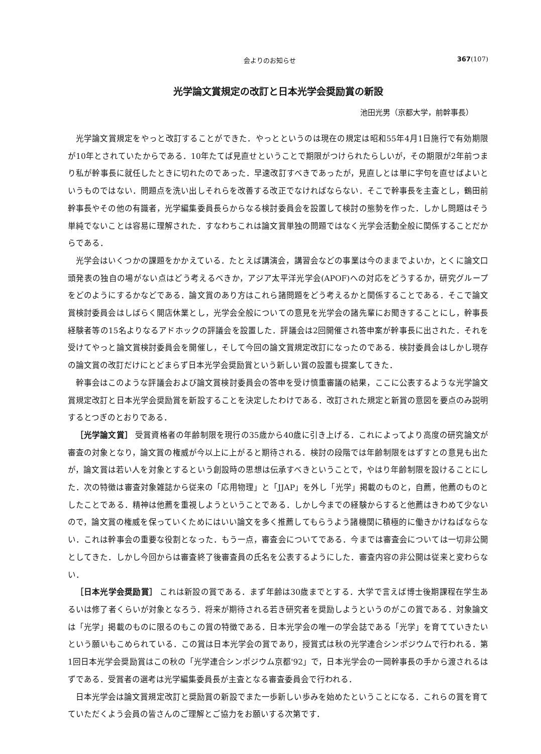会よりのお知らせ 367(107)
光学論文賞規定の改訂と日本光学会奨励賞の新設
池田光男（京都大学，前幹事長）
光学論文賞規定をやっと改訂することができた．やっとというのは現在の規定は昭和55年4月1日施行で有効期限が10年とされていたからである．10年たてば見直せということで期限がつけられたらしいが，その期限が2年前つまり私が幹事長に就任したときに切れたのであった．早速改訂すべきであったが，見直しとは単に字句を直せばよいというものではない．問題点を洗い出しそれらを改善する改正でなければならない．そこで幹事長を主査とし，鶴田前幹事長やその他の有識者，光学編集委員長らからなる検討委員会を設置して検討の態勢を作った．しかし問題はそう単純でないことは容易に理解された．すなわちこれは論文賞単独の問題ではなく光学会活動全般に関係することだからである．
光学会はいくつかの課題をかかえている．たとえば講演会，講習会などの事業は今のままでよいか，とくに論文口頭発表の独自の場がない点はどう考えるべきか，アジア太平洋光学会(APOF)への対応をどうするか，研究グループをどのようにするかなどである．論文賞のあり方はこれら諸問題をどう考えるかと関係することである．そこで論文賞検討委員会はしばらく開店休業とし，光学会全般についての意見を光学会の諸先輩にお聞きすることにし，幹事長経験者等の15名よりなるアドホックの評議会を設置した．評議会は2回開催され答申案が幹事長に出された．それを受けてやっと論文賞検討委員会を開催し，そして今回の論文賞規定改訂になったのである．検討委員会はしかし現存の論文賞の改訂だけにとどまらず日本光学会奨励賞という新しい賞の設置も提案してきた．
幹事会はこのような評議会および論文賞検討委員会の答申を受け慎重審議の結果，ここに公表するような光学論文賞規定改訂と日本光学会奨励賞を新設することを決定したわけである．改訂された規定と新賞の意図を要点のみ説明するとつぎのとおりである．
［光学論文賞］ 受賞資格者の年齢制限を現行の35歳から40歳に引き上げる．これによってより高度の研究論文が審査の対象となり，論文賞の権威が今以上に上がると期待される．検討の段階では年齢制限をはずすとの意見も出たが，論文賞は若い人を対象とするという創設時の思想は伝承すべきということで，やはり年齢制限を設けることにした．次の特徴は審査対象雑誌から従来の「応用物理」と「JJAP」を外し「光学」掲載のものと，自薦，他薦のものとしたことである．精神は他薦を重視しようということである．しかし今までの経験からすると他薦はきわめて少ないので，論文賞の権威を保っていくためにはいい論文を多く推薦してもらうよう諸機関に積極的に働きかけねばならない．これは幹事会の重要な役割となった．もう一点，審査会についてである．今までは審査会については一切非公開としてきた．しかし今回からは審査終了後審査員の氏名を公表するようにした．審査内容の非公開は従来と変わらない．
［日本光学会奨励賞］ これは新設の賞である．まず年齢は30歳までとする．大学で言えば博士後期課程在学生あるいは修了者くらいが対象となろう．将来が期待される若き研究者を奨励しようというのがこの賞である．対象論文は「光学」掲載のものに限るのもこの賞の特徴である．日本光学会の唯一の学会誌である「光学」を育てていきたいという願いもこめられている．この賞は日本光学会の賞であり，授賞式は秋の光学連合シンポジウムで行われる．第1回日本光学会奨励賞はこの秋の「光学連合シンポジウム京都'92」で，日本光学会の一岡幹事長の手から渡されるはずである．受賞者の選考は光学編集委員長が主査となる審査委員会で行われる．
日本光学会は論文賞規定改訂と奨励賞の新設でまた一歩新しい歩みを始めたということになる．これらの賞を育てていただくよう会員の皆さんのご理解とご協力をお願いする次第です．